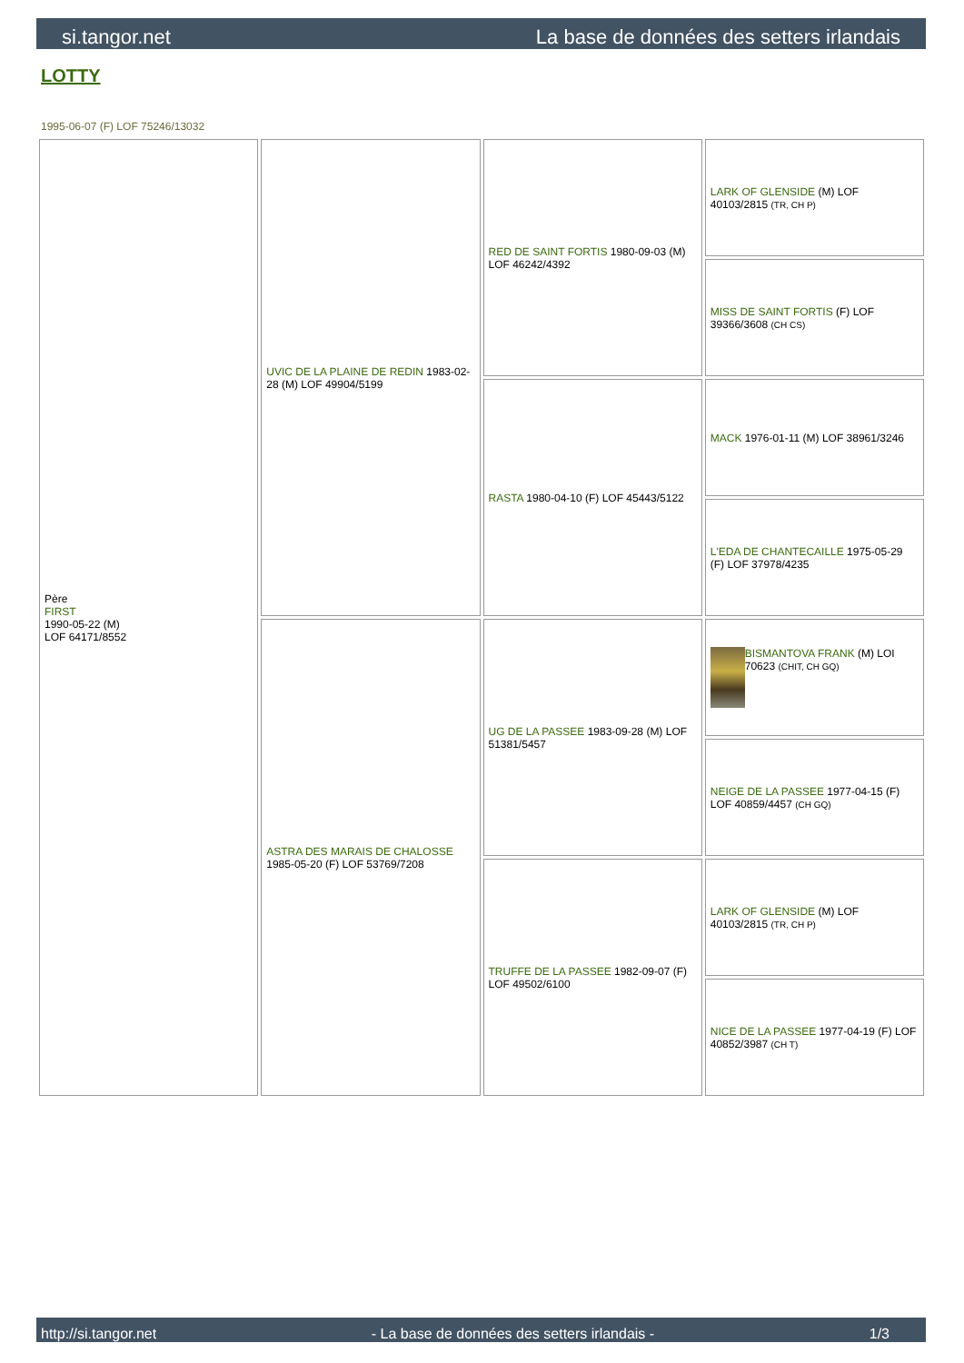si.tangor.net La base de données des setters irlandais
LOTTY
1995-06-07 (F) LOF 75246/13032
| Père FIRST 1990-05-22 (M) LOF 64171/8552 | UVIC DE LA PLAINE DE REDIN 1983-02-28 (M) LOF 49904/5199 | RED DE SAINT FORTIS 1980-09-03 (M) LOF 46242/4392 | LARK OF GLENSIDE (M) LOF 40103/2815 (TR, CH P) |
| | | | MISS DE SAINT FORTIS (F) LOF 39366/3608 (CH CS) |
| | | RASTA 1980-04-10 (F) LOF 45443/5122 | MACK 1976-01-11 (M) LOF 38961/3246 |
| | | | L'EDA DE CHANTECAILLE 1975-05-29 (F) LOF 37978/4235 |
| | ASTRA DES MARAIS DE CHALOSSE 1985-05-20 (F) LOF 53769/7208 | UG DE LA PASSEE 1983-09-28 (M) LOF 51381/5457 | BISMANTOVA FRANK (M) LOI 70623 (CHIT, CH GQ) |
| | | | NEIGE DE LA PASSEE 1977-04-15 (F) LOF 40859/4457 (CH GQ) |
| | | TRUFFE DE LA PASSEE 1982-09-07 (F) LOF 49502/6100 | LARK OF GLENSIDE (M) LOF 40103/2815 (TR, CH P) |
| | | | NICE DE LA PASSEE 1977-04-19 (F) LOF 40852/3987 (CH T) |
http://si.tangor.net - La base de données des setters irlandais - 1/3